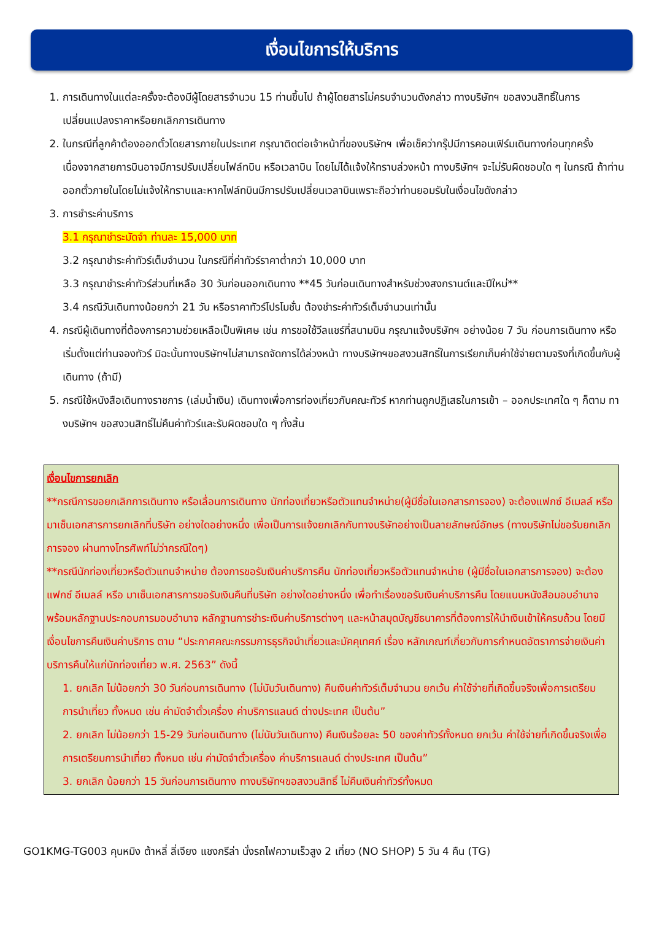เงื่อนไขการให้บริการ
1. การเดินทางในแต่ละครั้งจะต้องมีผู้โดยสารจำนวน 15 ท่านขึ้นไป ถ้าผู้โดยสารไม่ครบจำนวนดังกล่าว ทางบริษัทฯ ขอสงวนสิทธิ์ในการเปลี่ยนแปลงราคาหรือยกเลิกการเดินทาง
2. ในกรณีที่ลูกค้าต้องออกตั๋วโดยสารภายในประเทศ กรุณาติดต่อเจ้าหน้าที่ของบริษัทฯ เพื่อเช็คว่ากรุ๊ปมีการคอนเฟิร์มเดินทางก่อนทุกครั้ง เนื่องจากสายการบินอาจมีการปรับเปลี่ยนไฟล์ทบิน หรือเวลาบิน โดยไม่ได้แจ้งให้ทราบล่วงหน้า ทางบริษัทฯ จะไม่รับผิดชอบใด ๆ ในกรณี ถ้าท่านออกตั๋วภายในโดยไม่แจ้งให้ทราบและหากไฟล์ทบินมีการปรับเปลี่ยนเวลาบินเพราะถือว่าท่านยอมรับในเงื่อนไขดังกล่าว
3. การชำระค่าบริการ
3.1 กรุณาชำระมัดจำ ท่านละ 15,000 บาท
3.2 กรุณาชำระค่าทัวร์เต็มจำนวน ในกรณีที่ค่าทัวร์ราคาต่ำกว่า 10,000 บาท
3.3 กรุณาชำระค่าทัวร์ส่วนที่เหลือ 30 วันก่อนออกเดินทาง **45 วันก่อนเดินทางสำหรับช่วงสงกรานต์และปีใหม่**
3.4 กรณีวันเดินทางน้อยกว่า 21 วัน หรือราคาทัวร์โปรโมชั่น ต้องชำระค่าทัวร์เต็มจำนวนเท่านั้น
4. กรณีผู้เดินทางที่ต้องการความช่วยเหลือเป็นพิเศษ เช่น การขอใช้วีลแชร์ที่สนามบิน กรุณาแจ้งบริษัทฯ อย่างน้อย 7 วัน ก่อนการเดินทาง หรือเริ่มตั้งแต่ท่านจองทัวร์ มิฉะนั้นทางบริษัทฯไม่สามารถจัดการได้ล่วงหน้า ทางบริษัทฯขอสงวนสิทธิ์ในการเรียกเก็บค่าใช้จ่ายตามจริงที่เกิดขึ้นกับผู้เดินทาง (ถ้ามี)
5. กรณีใช้หนังสือเดินทางราชการ (เล่มน้ำเงิน) เดินทางเพื่อการท่องเที่ยวกับคณะทัวร์ หากท่านถูกปฏิเสธในการเข้า – ออกประเทศใด ๆ ก็ตาม ทางบริษัทฯ ขอสงวนสิทธิ์ไม่คืนค่าทัวร์และรับผิดชอบใด ๆ ทั้งสิ้น
เงื่อนไขการยกเลิก
**กรณีการขอยกเลิกการเดินทาง หรือเลื่อนการเดินทาง นักท่องเที่ยวหรือตัวแทนจำหน่าย(ผู้มีชื่อในเอกสารการจอง) จะต้องแฟกซ์ อีเมลล์ หรือ มาเซ็นเอกสารการยกเลิกที่บริษัท อย่างใดอย่างหนึ่ง เพื่อเป็นการแจ้งยกเลิกกับทางบริษัทอย่างเป็นลายลักษณ์อักษร (ทางบริษัทไม่ขอรับยกเลิกการจอง ผ่านทางโทรศัพท์ไม่ว่ากรณีใดๆ)
**กรณีนักท่องเที่ยวหรือตัวแทนจำหน่าย ต้องการขอรับเงินค่าบริการคืน นักท่องเที่ยวหรือตัวแทนจำหน่าย (ผู้มีชื่อในเอกสารการจอง) จะต้องแฟกซ์ อีเมลล์ หรือ มาเซ็นเอกสารการขอรับเงินคืนที่บริษัท อย่างใดอย่างหนึ่ง เพื่อทำเรื่องขอรับเงินค่าบริการคืน โดยแนบหนังสือมอบอำนาจพร้อมหลักฐานประกอบการมอบอำนาจ หลักฐานการชำระเงินค่าบริการต่างๆ และหน้าสมุดบัญชีธนาคารที่ต้องการให้นำเงินเข้าให้ครบถ้วน โดยมีเงื่อนไขการคืนเงินค่าบริการ ตาม “ประกาศคณะกรรมการธุรกิจนำเที่ยวและมัคคุเทศก์ เรื่อง หลักเกณฑ์เกี่ยวกับการกำหนดอัตราการจ่ายเงินค่าบริการคืนให้แก่นักท่องเที่ยว พ.ศ. 2563” ดังนี้
1. ยกเลิก ไม่น้อยกว่า 30 วันก่อนการเดินทาง (ไม่นับวันเดินทาง) คืนเงินค่าทัวร์เต็มจำนวน ยกเว้น ค่าใช้จ่ายที่เกิดขึ้นจริงเพื่อการเตรียมการนำเที่ยว ทั้งหมด เช่น ค่ามัดจำตั๋วเครื่อง ค่าบริการแลนด์ ต่างประเทศ เป็นต้น”
2. ยกเลิก ไม่น้อยกว่า 15-29 วันก่อนเดินทาง (ไม่นับวันเดินทาง) คืนเงินร้อยละ 50 ของค่าทัวร์ทั้งหมด ยกเว้น ค่าใช้จ่ายที่เกิดขึ้นจริงเพื่อการเตรียมการนำเที่ยว ทั้งหมด เช่น ค่ามัดจำตั๋วเครื่อง ค่าบริการแลนด์ ต่างประเทศ เป็นต้น”
3. ยกเลิก น้อยกว่า 15 วันก่อนการเดินทาง ทางบริษัทฯขอสงวนสิทธิ์ ไม่คืนเงินค่าทัวร์ทั้งหมด
GO1KMG-TG003 คุนหมิง ต้าหลี่ ลี่เจียง แชงกรีล่า นั่งรถไฟความเร็วสูง 2 เที่ยว (NO SHOP) 5 วัน 4 คืน (TG)